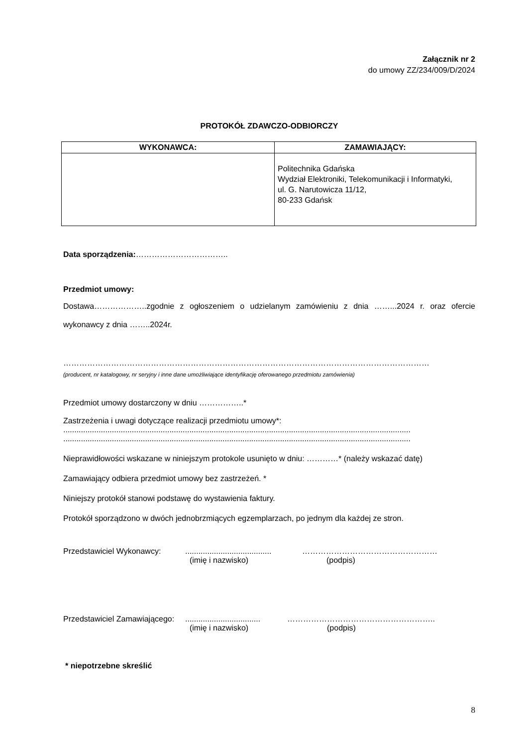Załącznik nr 2
do umowy ZZ/234/009/D/2024
PROTOKÓŁ ZDAWCZO-ODBIORCZY
| WYKONAWCA: | ZAMAWIAJĄCY: |
| --- | --- |
| | Politechnika Gdańska Wydział Elektroniki, Telekomunikacji i Informatyki, ul. G. Narutowicza 11/12, 80-233 Gdańsk |
Data sporządzenia:……………………………..
Przedmiot umowy:
Dostawa………………..zgodnie z ogłoszeniem o udzielanym zamówieniu z dnia ……...2024 r. oraz ofercie wykonawcy z dnia ……..2024r.
…………………………………………………………………………………………………………………………
(producent, nr katalogowy, nr seryjny i inne dane umożliwiające identyfikację oferowanego przedmiotu zamówienia)
Przedmiot umowy dostarczony w dniu ……………..*
Zastrzeżenia i uwagi dotyczące realizacji przedmiotu umowy*:
.............................................................................................................................................................
.............................................................................................................................................................
Nieprawidłowości wskazane w niniejszym protokole usunięto w dniu: …………* (należy wskazać datę)
Zamawiający odbiera przedmiot umowy bez zastrzeżeń. *
Niniejszy protokół stanowi podstawę do wystawienia faktury.
Protokół sporządzono w dwóch jednobrzmiących egzemplarzach, po jednym dla każdej ze stron.
Przedstawiciel Wykonawcy:.......................................
(imię i nazwisko) ……………………………………………
(podpis)
Przedstawiciel Zamawiającego:..................................
(imię i nazwisko) ………………………………………………..
(podpis)
* niepotrzebne skreślić
8